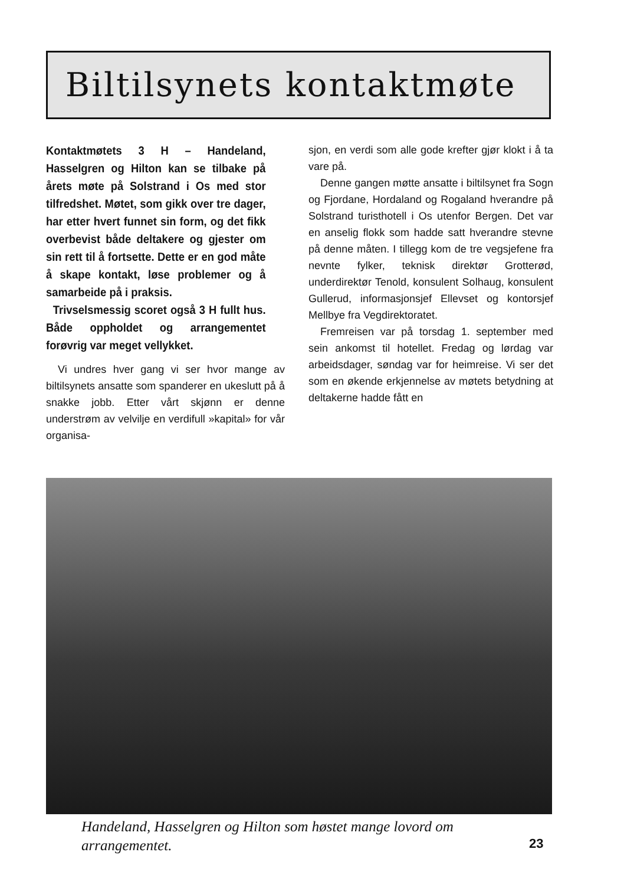Biltilsynets kontaktmøte
Kontaktmøtets 3 H – Handeland, Hasselgren og Hilton kan se tilbake på årets møte på Solstrand i Os med stor tilfredshet. Møtet, som gikk over tre dager, har etter hvert funnet sin form, og det fikk overbevist både deltakere og gjester om sin rett til å fortsette. Dette er en god måte å skape kontakt, løse problemer og å samarbeide på i praksis.
Trivselsmessig scoret også 3 H fullt hus. Både oppholdet og arrangementet forøvrig var meget vellykket.
Vi undres hver gang vi ser hvor mange av biltilsynets ansatte som spanderer en ukeslutt på å snakke jobb. Etter vårt skjønn er denne understrøm av velvilje en verdifull »kapital» for vår organisa-
sjon, en verdi som alle gode krefter gjør klokt i å ta vare på.
Denne gangen møtte ansatte i biltilsynet fra Sogn og Fjordane, Hordaland og Rogaland hverandre på Solstrand turisthotell i Os utenfor Bergen. Det var en anselig flokk som hadde satt hverandre stevne på denne måten. I tillegg kom de tre vegsjefene fra nevnte fylker, teknisk direktør Grotterød, underdirektør Tenold, konsulent Solhaug, konsulent Gullerud, informasjonsjef Ellevset og kontorsjef Mellbye fra Vegdirektoratet.
Fremreisen var på torsdag 1. september med sein ankomst til hotellet. Fredag og lørdag var arbeidsdager, søndag var for heimreise. Vi ser det som en økende erkjennelse av møtets betydning at deltakerne hadde fått en
Handeland, Hasselgren og Hilton som høstet mange lovord om arrangementet.
23